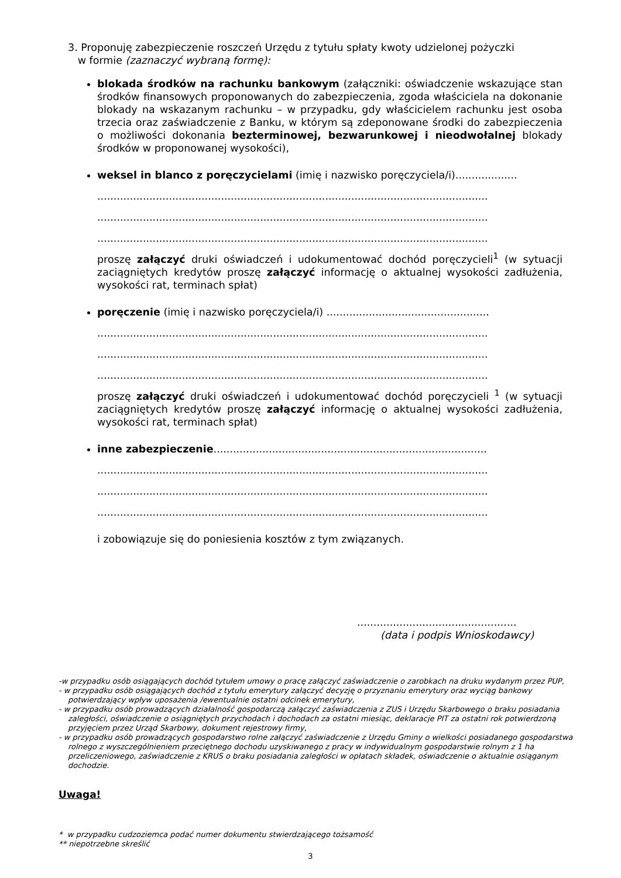3. Proponuję zabezpieczenie roszczeń Urzędu z tytułu spłaty kwoty udzielonej pożyczki
w formie (zaznaczyć wybraną formę):
blokada środków na rachunku bankowym (załączniki: oświadczenie wskazujące stan środków finansowych proponowanych do zabezpieczenia, zgoda właściciela na dokonanie blokady na wskazanym rachunku – w przypadku, gdy właścicielem rachunku jest osoba trzecia oraz zaświadczenie z Banku, w którym są zdeponowane środki do zabezpieczenia o możliwości dokonania bezterminowej, bezwarunkowej i nieodwołalnej blokady środków w proponowanej wysokości),
weksel in blanco z poręczycielami (imię i nazwisko poręczyciela/i)...................
........................................................................................................................
........................................................................................................................
........................................................................................................................
proszę załączyć druki oświadczeń i udokumentować dochód poręczycieli<sup>1</sup> (w sytuacji zaciągniętych kredytów proszę załączyć informację o aktualnej wysokości zadłużenia, wysokości rat, terminach spłat)
poręczenie (imię i nazwisko poręczyciela/i) ..................................................
........................................................................................................................
........................................................................................................................
........................................................................................................................
proszę załączyć druki oświadczeń i udokumentować dochód poręczycieli <sup>1</sup> (w sytuacji zaciągniętych kredytów proszę załączyć informację o aktualnej wysokości zadłużenia, wysokości rat, terminach spłat)
inne zabezpieczenie....................................................................................
........................................................................................................................
........................................................................................................................
........................................................................................................................
i zobowiązuje się do poniesienia kosztów z tym związanych.
.................................................
(data i podpis Wnioskodawcy)
-w przypadku osób osiągających dochód tytułem umowy o pracę załączyć zaświadczenie o zarobkach na druku wydanym przez PUP,
- w przypadku osób osiągających dochód z tytułu emerytury załączyć decyzję o przyznaniu emerytury oraz wyciąg bankowy potwierdzający wpływ uposażenia /ewentualnie ostatni odcinek emerytury,
- w przypadku osób prowadzących działalność gospodarczą załączyć zaświadczenia z ZUS i Urzędu Skarbowego o braku posiadania zaległości, oświadczenie o osiągniętych przychodach i dochodach za ostatni miesiąc, deklaracje PIT za ostatni rok potwierdzoną przyjęciem przez Urząd Skarbowy, dokument rejestrowy firmy,
- w przypadku osób prowadzących gospodarstwo rolne załączyć zaświadczenie z Urzędu Gminy o wielkości posiadanego gospodarstwa rolnego z wyszczególnieniem przeciętnego dochodu uzyskiwanego z pracy w indywidualnym gospodarstwie rolnym z 1 ha przeliczeniowego, zaświadczenie z KRUS o braku posiadania zaległości w opłatach składek, oświadczenie o aktualnie osiąganym dochodzie.
Uwaga!
* w przypadku cudzoziemca podać numer dokumentu stwierdzającego tożsamość
** niepotrzebne skreślić
3